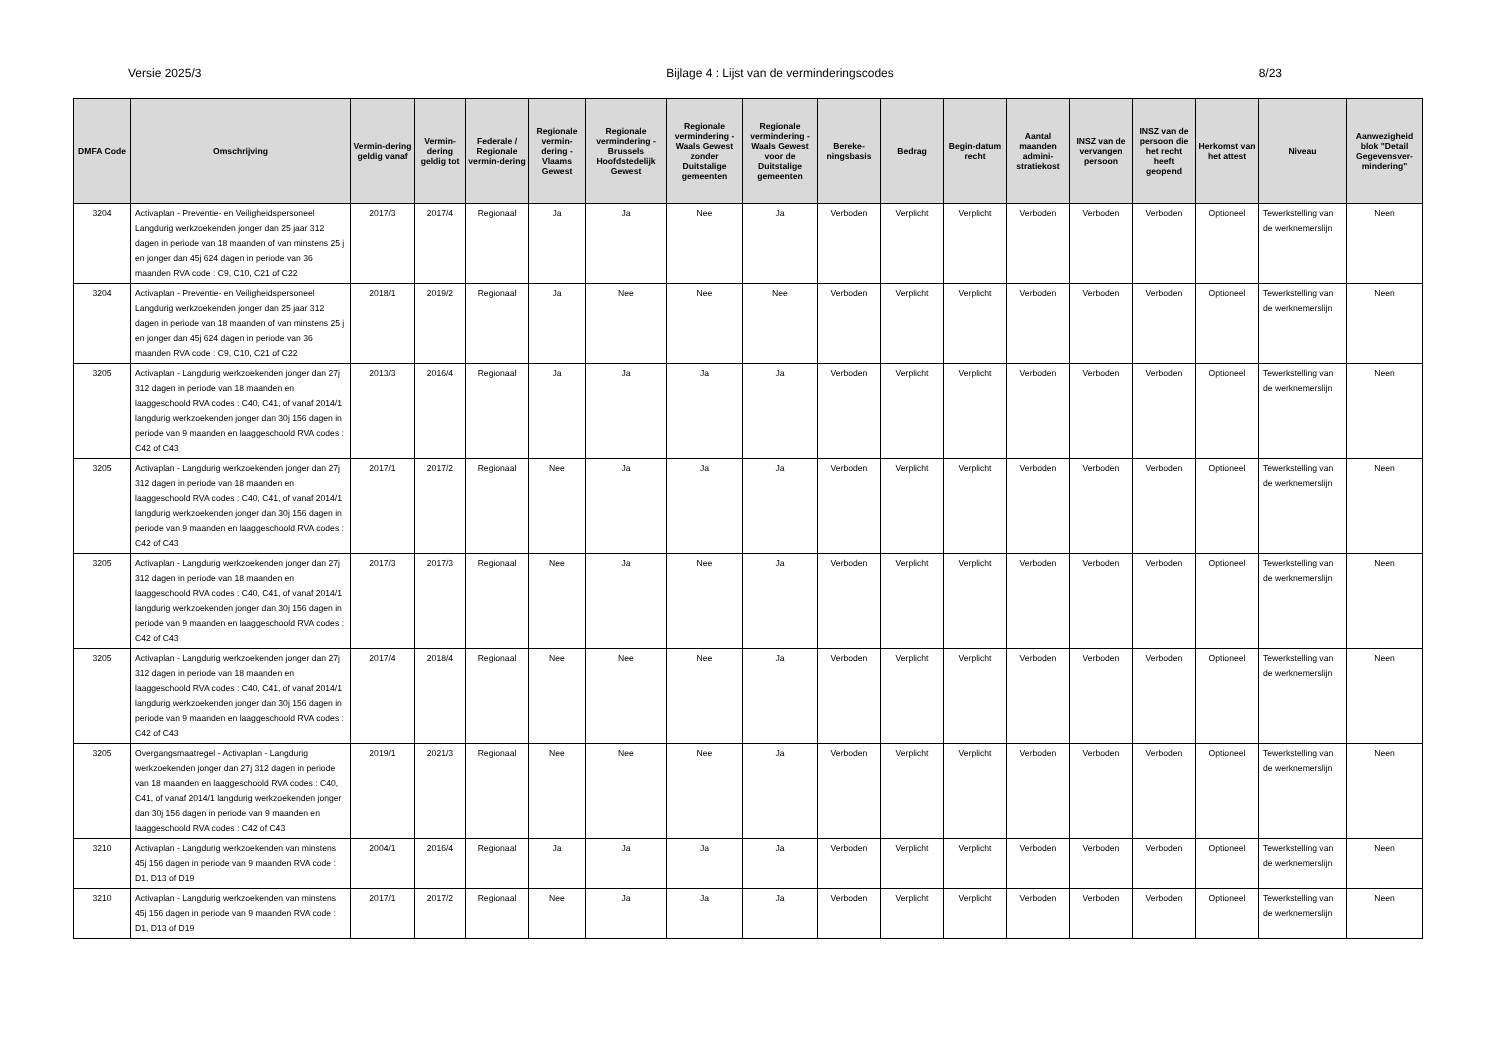Versie 2025/3 Bijlage 4 : Lijst van de verminderingscodes
8/23
| DMFA Code | Omschrijving | Vermin-dering geldig vanaf | Vermin-dering geldig tot | Federale / Regionale vermin-dering | Regionale vermin-dering - Vlaams Gewest | Regionale vermindering - Brussels Hoofdstedelijk Gewest | Regionale vermindering - Waals Gewest zonder Duitstalige gemeenten | Regionale vermindering - Waals Gewest voor de Duitstalige gemeenten | Bereke-ningsbasis | Bedrag | Begin-datum recht | Aantal maanden admini-stratiekost | INSZ van de vervangen persoon | INSZ van de persoon die het recht heeft geopend | Herkomst van het attest | Niveau | Aanwezigheid blok "Detail Gegevensver-mindering" |
| --- | --- | --- | --- | --- | --- | --- | --- | --- | --- | --- | --- | --- | --- | --- | --- | --- | --- |
| 3204 | Activaplan - Preventie- en Veiligheidspersoneel Langdurig werkzoekenden jonger dan 25 jaar 312 dagen in periode van 18 maanden of van minstens 25 j en jonger dan 45j 624 dagen in periode van 36 maanden RVA code : C9, C10, C21 of C22 | 2017/3 | 2017/4 | Regionaal | Ja | Ja | Nee | Ja | Verboden | Verplicht | Verplicht | Verboden | Verboden | Verboden | Optioneel | Tewerkstelling van de werknemerslijn | Neen |
| 3204 | Activaplan - Preventie- en Veiligheidspersoneel Langdurig werkzoekenden jonger dan 25 jaar 312 dagen in periode van 18 maanden of van minstens 25 j en jonger dan 45j 624 dagen in periode van 36 maanden RVA code : C9, C10, C21 of C22 | 2018/1 | 2019/2 | Regionaal | Ja | Nee | Nee | Nee | Verboden | Verplicht | Verplicht | Verboden | Verboden | Verboden | Optioneel | Tewerkstelling van de werknemerslijn | Neen |
| 3205 | Activaplan - Langdurig werkzoekenden jonger dan 27j 312 dagen in periode van 18 maanden en laaggeschoold RVA codes : C40, C41, of vanaf 2014/1 langdurig werkzoekenden jonger dan 30j 156 dagen in periode van 9 maanden en laaggeschoold RVA codes : C42 of C43 | 2013/3 | 2016/4 | Regionaal | Ja | Ja | Ja | Ja | Verboden | Verplicht | Verplicht | Verboden | Verboden | Verboden | Optioneel | Tewerkstelling van de werknemerslijn | Neen |
| 3205 | Activaplan - Langdurig werkzoekenden jonger dan 27j 312 dagen in periode van 18 maanden en laaggeschoold RVA codes : C40, C41, of vanaf 2014/1 langdurig werkzoekenden jonger dan 30j 156 dagen in periode van 9 maanden en laaggeschoold RVA codes : C42 of C43 | 2017/1 | 2017/2 | Regionaal | Nee | Ja | Ja | Ja | Verboden | Verplicht | Verplicht | Verboden | Verboden | Verboden | Optioneel | Tewerkstelling van de werknemerslijn | Neen |
| 3205 | Activaplan - Langdurig werkzoekenden jonger dan 27j 312 dagen in periode van 18 maanden en laaggeschoold RVA codes : C40, C41, of vanaf 2014/1 langdurig werkzoekenden jonger dan 30j 156 dagen in periode van 9 maanden en laaggeschoold RVA codes : C42 of C43 | 2017/3 | 2017/3 | Regionaal | Nee | Ja | Nee | Ja | Verboden | Verplicht | Verplicht | Verboden | Verboden | Verboden | Optioneel | Tewerkstelling van de werknemerslijn | Neen |
| 3205 | Activaplan - Langdurig werkzoekenden jonger dan 27j 312 dagen in periode van 18 maanden en laaggeschoold RVA codes : C40, C41, of vanaf 2014/1 langdurig werkzoekenden jonger dan 30j 156 dagen in periode van 9 maanden en laaggeschoold RVA codes : C42 of C43 | 2017/4 | 2018/4 | Regionaal | Nee | Nee | Nee | Ja | Verboden | Verplicht | Verplicht | Verboden | Verboden | Verboden | Optioneel | Tewerkstelling van de werknemerslijn | Neen |
| 3205 | Overgangsmaatregel - Activaplan - Langdurig werkzoekenden jonger dan 27j 312 dagen in periode van 18 maanden en laaggeschoold RVA codes : C40, C41, of vanaf 2014/1 langdurig werkzoekenden jonger dan 30j 156 dagen in periode van 9 maanden en laaggeschoold RVA codes : C42 of C43 | 2019/1 | 2021/3 | Regionaal | Nee | Nee | Nee | Ja | Verboden | Verplicht | Verplicht | Verboden | Verboden | Verboden | Optioneel | Tewerkstelling van de werknemerslijn | Neen |
| 3210 | Activaplan - Langdurig werkzoekenden van minstens 45j 156 dagen in periode van 9 maanden RVA code : D1, D13 of D19 | 2004/1 | 2016/4 | Regionaal | Ja | Ja | Ja | Ja | Verboden | Verplicht | Verplicht | Verboden | Verboden | Verboden | Optioneel | Tewerkstelling van de werknemerslijn | Neen |
| 3210 | Activaplan - Langdurig werkzoekenden van minstens 45j 156 dagen in periode van 9 maanden RVA code : D1, D13 of D19 | 2017/1 | 2017/2 | Regionaal | Nee | Ja | Ja | Ja | Verboden | Verplicht | Verplicht | Verboden | Verboden | Verboden | Optioneel | Tewerkstelling van de werknemerslijn | Neen |